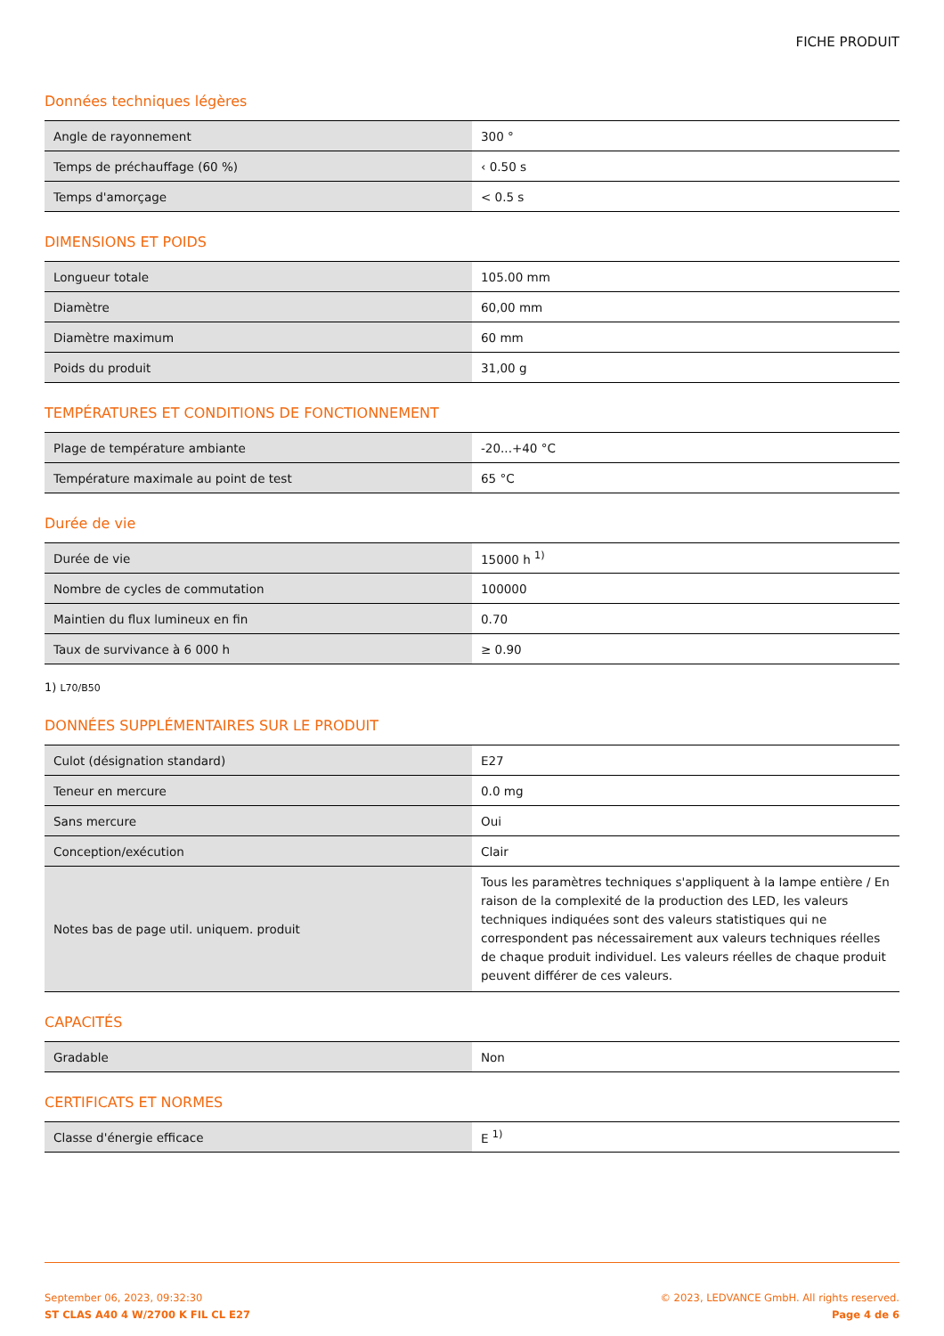FICHE PRODUIT
Données techniques légères
| Angle de rayonnement | 300 ° |
| Temps de préchauffage (60 %) | ‹ 0.50 s |
| Temps d'amorçage | < 0.5 s |
DIMENSIONS ET POIDS
| Longueur totale | 105.00 mm |
| Diamètre | 60,00 mm |
| Diamètre maximum | 60 mm |
| Poids du produit | 31,00 g |
TEMPÉRATURES ET CONDITIONS DE FONCTIONNEMENT
| Plage de température ambiante | -20...+40 °C |
| Température maximale au point de test | 65 °C |
Durée de vie
| Durée de vie | 15000 h <sup>1)</sup> |
| Nombre de cycles de commutation | 100000 |
| Maintien du flux lumineux en fin | 0.70 |
| Taux de survivance à 6 000 h | ≥ 0.90 |
1) L70/B50
DONNÉES SUPPLÉMENTAIRES SUR LE PRODUIT
| Culot (désignation standard) | E27 |
| Teneur en mercure | 0.0 mg |
| Sans mercure | Oui |
| Conception/exécution | Clair |
| Notes bas de page util. uniquem. produit | Tous les paramètres techniques s'appliquent à la lampe entière / En raison de la complexité de la production des LED, les valeurs techniques indiquées sont des valeurs statistiques qui ne correspondent pas nécessairement aux valeurs techniques réelles de chaque produit individuel. Les valeurs réelles de chaque produit peuvent différer de ces valeurs. |
CAPACITÉS
| Gradable | Non |
CERTIFICATS ET NORMES
| Classe d'énergie efficace | E <sup>1)</sup> |
September 06, 2023, 09:32:30
ST CLAS A40 4 W/2700 K FIL CL E27
© 2023, LEDVANCE GmbH. All rights reserved.
Page 4 de 6